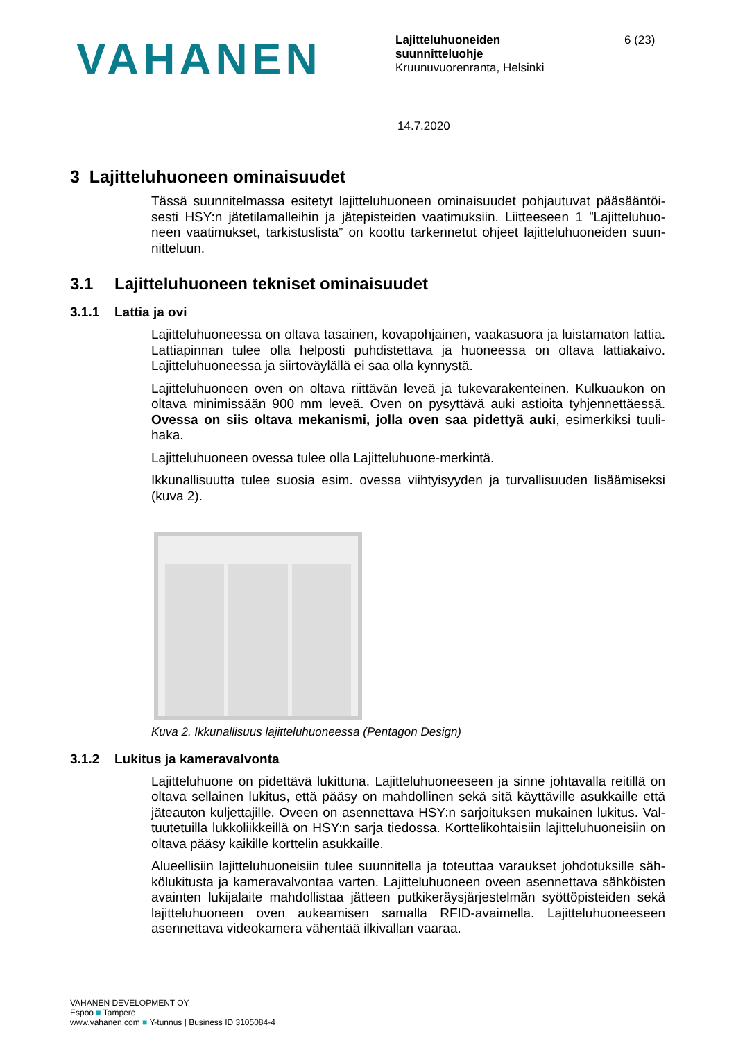VAHANEN
Lajitteluhuoneiden
suunnitteluohje
Kruunuvuorenranta, Helsinki
6 (23)
14.7.2020
3 Lajitteluhuoneen ominaisuudet
Tässä suunnitelmassa esitetyt lajitteluhuoneen ominaisuudet pohjautuvat pääsääntöi­sesti HSY:n jätetilamalleihin ja jätepisteiden vaatimuksiin. Liitteeseen 1 ”Lajitteluhuo­neen vaatimukset, tarkistuslista” on koottu tarkennetut ohjeet lajitteluhuoneiden suun­nitteluun.
3.1 Lajitteluhuoneen tekniset ominaisuudet
3.1.1 Lattia ja ovi
Lajitteluhuoneessa on oltava tasainen, kovapohjainen, vaakasuora ja luistamaton lat­tia. Lattiapinnan tulee olla helposti puhdistettava ja huoneessa on oltava lattiakaivo. Lajitteluhuoneessa ja siirtoväylällä ei saa olla kynnystä.
Lajitteluhuoneen oven on oltava riittävän leveä ja tukevarakenteinen. Kulkuaukon on oltava minimissään 900 mm leveä. Oven on pysyttävä auki astioita tyhjennettäessä. Ovessa on siis oltava mekanismi, jolla oven saa pidettyä auki, esimerkiksi tuuli­haka.
Lajitteluhuoneen ovessa tulee olla Lajitteluhuone-merkintä.
Ikkunallisuutta tulee suosia esim. ovessa viihtyisyyden ja turvallisuuden lisäämiseksi (kuva 2).
Kuva 2. Ikkunallisuus lajitteluhuoneessa (Pentagon Design)
3.1.2 Lukitus ja kameravalvonta
Lajitteluhuone on pidettävä lukittuna. Lajitteluhuoneeseen ja sinne johtavalla reitillä on oltava sellainen lukitus, että pääsy on mahdollinen sekä sitä käyttäville asukkaille että jäteauton kuljettajille. Oveen on asennettava HSY:n sarjoituksen mukainen lukitus. Val­tuutetuilla lukkoliikkeillä on HSY:n sarja tiedossa. Korttelikohtaisiin lajitteluhuoneisiin on oltava pääsy kaikille korttelin asukkaille.
Alueellisiin lajitteluhuoneisiin tulee suunnitella ja toteuttaa varaukset johdotuksille säh­kölukitusta ja kameravalvontaa varten. Lajitteluhuoneen oveen asennettava sähköis­ten avainten lukijalaite mahdollistaa jätteen putkikeräysjärjestelmän syöttöpisteiden sekä lajitteluhuoneen oven aukeamisen samalla RFID-avaimella. Lajitteluhuoneeseen asennettava videokamera vähentää ilkivallan vaaraa.
VAHANEN DEVELOPMENT OY
Espoo ■ Tampere
www.vahanen.com ■ Y-tunnus | Business ID 3105084-4